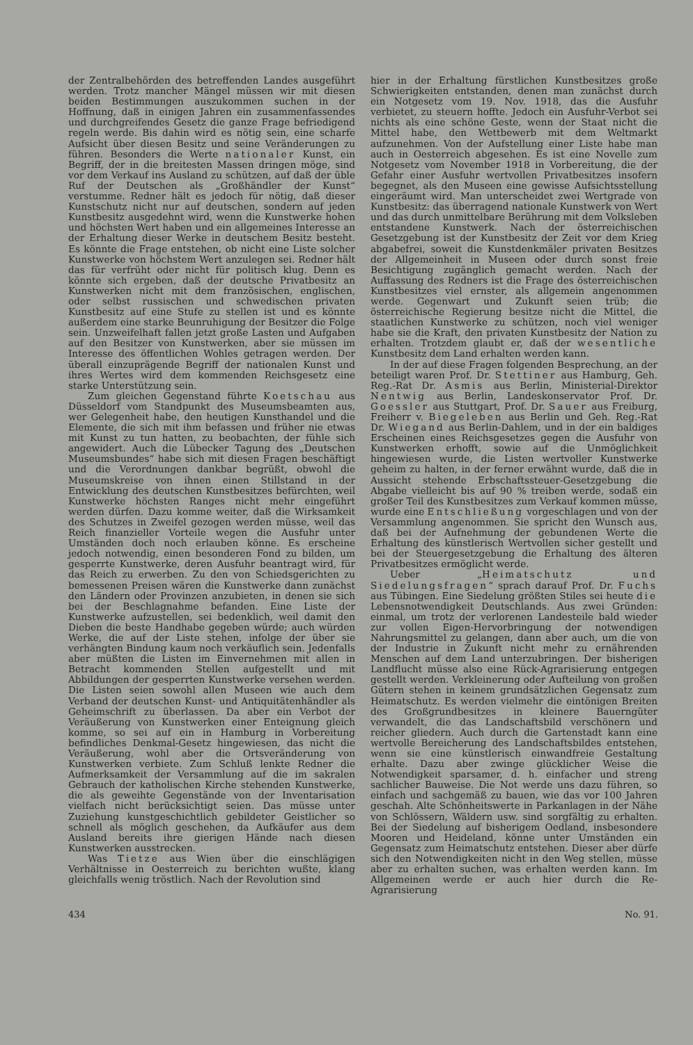der Zentralbehörden des betreffenden Landes ausgeführt werden. Trotz mancher Mängel müssen wir mit diesen beiden Bestimmungen auszukommen suchen in der Hoffnung, daß in einigen Jahren ein zusammenfassendes und durchgreifendes Gesetz die ganze Frage befriedigend regeln werde. Bis dahin wird es nötig sein, eine scharfe Aufsicht über diesen Besitz und seine Veränderungen zu führen. Besonders die Werte nationaler Kunst, ein Begriff, der in die breitesten Massen dringen möge, sind vor dem Verkauf ins Ausland zu schützen, auf daß der üble Ruf der Deutschen als „Großhändler der Kunst“ verstumme. Redner hält es jedoch für nötig, daß dieser Kunstschutz nicht nur auf deutschen, sondern auf jeden Kunstbesitz ausgedehnt wird, wenn die Kunstwerke hohen und höchsten Wert haben und ein allgemeines Interesse an der Erhaltung dieser Werke in deutschem Besitz besteht. Es könnte die Frage entstehen, ob nicht eine Liste solcher Kunstwerke von höchstem Wert anzulegen sei. Redner hält das für verfrüht oder nicht für politisch klug. Denn es könnte sich ergeben, daß der deutsche Privatbesitz an Kunstwerken nicht mit dem französischen, englischen, oder selbst russischen und schwedischen privaten Kunstbesitz auf eine Stufe zu stellen ist und es könnte außerdem eine starke Beunruhigung der Besitzer die Folge sein. Unzweifelhaft fallen jetzt große Lasten und Aufgaben auf den Besitzer von Kunstwerken, aber sie müssen im Interesse des öffentlichen Wohles getragen werden. Der überall einzuprägende Begriff der nationalen Kunst und ihres Wertes wird dem kommenden Reichsgesetz eine starke Unterstützung sein.
Zum gleichen Gegenstand führte Koetschau aus Düsseldorf vom Standpunkt des Museumsbeamten aus, wer Gelegenheit habe, den heutigen Kunsthandel und die Elemente, die sich mit ihm befassen und früher nie etwas mit Kunst zu tun hatten, zu beobachten, der fühle sich angewidert. Auch die Lübecker Tagung des „Deutschen Museumsbundes“ habe sich mit diesen Fragen beschäftigt und die Verordnungen dankbar begrüßt, obwohl die Museumskreise von ihnen einen Stillstand in der Entwicklung des deutschen Kunstbesitzes befürchten, weil Kunstwerke höchsten Ranges nicht mehr eingeführt werden dürfen. Dazu komme weiter, daß die Wirksamkeit des Schutzes in Zweifel gezogen werden müsse, weil das Reich finanzieller Vorteile wegen die Ausfuhr unter Umständen doch noch erlauben könne. Es erscheine jedoch notwendig, einen besonderen Fond zu bilden, um gesperrte Kunstwerke, deren Ausfuhr beantragt wird, für das Reich zu erwerben. Zu den von Schiedsgerichten zu bemessenen Preisen wären die Kunstwerke dann zunächst den Ländern oder Provinzen anzubieten, in denen sie sich bei der Beschlagnahme befanden. Eine Liste der Kunstwerke aufzustellen, sei bedenklich, weil damit den Dieben die beste Handhabe gegeben würde; auch würden Werke, die auf der Liste stehen, infolge der über sie verhängten Bindung kaum noch verkäuflich sein. Jedenfalls aber müßten die Listen im Einvernehmen mit allen in Betracht kommenden Stellen aufgestellt und mit Abbildungen der gesperrten Kunstwerke versehen werden. Die Listen seien sowohl allen Museen wie auch dem Verband der deutschen Kunst- und Antiquitätenhändler als Geheimschrift zu überlassen. Da aber ein Verbot der Veräußerung von Kunstwerken einer Enteignung gleich komme, so sei auf ein in Hamburg in Vorbereitung befindliches Denkmal-Gesetz hingewiesen, das nicht die Veräußerung, wohl aber die Ortsveränderung von Kunstwerken verbiete. Zum Schluß lenkte Redner die Aufmerksamkeit der Versammlung auf die im sakralen Gebrauch der katholischen Kirche stehenden Kunstwerke, die als geweihte Gegenstände von der Inventarisation vielfach nicht berücksichtigt seien. Das müsse unter Zuziehung kunstgeschichtlich gebildeter Geistlicher so schnell als möglich geschehen, da Aufkäufer aus dem Ausland bereits ihre gierigen Hände nach diesen Kunstwerken ausstrecken.
Was Tietze aus Wien über die einschlägigen Verhältnisse in Oesterreich zu berichten wußte, klang gleichfalls wenig tröstlich. Nach der Revolution sind
hier in der Erhaltung fürstlichen Kunstbesitzes große Schwierigkeiten entstanden, denen man zunächst durch ein Notgesetz vom 19. Nov. 1918, das die Ausfuhr verbietet, zu steuern hoffte. Jedoch ein Ausfuhr-Verbot sei nichts als eine schöne Geste, wenn der Staat nicht die Mittel habe, den Wettbewerb mit dem Weltmarkt aufzunehmen. Von der Aufstellung einer Liste habe man auch in Oesterreich abgesehen. Es ist eine Novelle zum Notgesetz vom November 1918 in Vorbereitung, die der Gefahr einer Ausfuhr wertvollen Privatbesitzes insofern begegnet, als den Museen eine gewisse Aufsichtsstellung eingeräumt wird. Man unterscheidet zwei Wertgrade von Kunstbesitz: das überragend nationale Kunstwerk von Wert und das durch unmittelbare Berührung mit dem Volksleben entstandene Kunstwerk. Nach der österreichischen Gesetzgebung ist der Kunstbesitz der Zeit vor dem Krieg abgabefrei, soweit die Kunstdenkmäler privaten Besitzes der Allgemeinheit in Museen oder durch sonst freie Besichtigung zugänglich gemacht werden. Nach der Auffassung des Redners ist die Frage des österreichischen Kunstbesitzes viel ernster, als allgemein angenommen werde. Gegenwart und Zukunft seien trüb; die österreichische Regierung besitze nicht die Mittel, die staatlichen Kunstwerke zu schützen, noch viel weniger habe sie die Kraft, den privaten Kunstbesitz der Nation zu erhalten. Trotzdem glaubt er, daß der wesentliche Kunstbesitz dem Land erhalten werden kann.
In der auf diese Fragen folgenden Besprechung, an der beteiligt waren Prof. Dr. Stettiner aus Hamburg, Geh. Reg.-Rat Dr. Asmis aus Berlin, Ministerial-Direktor Nentwig aus Berlin, Landeskonservator Prof. Dr. Goessler aus Stuttgart, Prof. Dr. Sauer aus Freiburg, Freiherr v. Biegeleben aus Berlin und Geh. Reg.-Rat Dr. Wiegand aus Berlin-Dahlem, und in der ein baldiges Erscheinen eines Reichsgesetzes gegen die Ausfuhr von Kunstwerken erhofft, sowie auf die Unmöglichkeit hingewiesen wurde, die Listen wertvoller Kunstwerke geheim zu halten, in der ferner erwähnt wurde, daß die in Aussicht stehende Erbschaftssteuer-Gesetzgebung die Abgabe vielleicht bis auf 90 % treiben werde, sodaß ein großer Teil des Kunstbesitzes zum Verkauf kommen müsse, wurde eine Entschließung vorgeschlagen und von der Versammlung angenommen. Sie spricht den Wunsch aus, daß bei der Aufnehmung der gebundenen Werte die Erhaltung des künstlerisch Wertvollen sicher gestellt und bei der Steuergesetzgebung die Erhaltung des älteren Privatbesitzes ermöglicht werde.
Ueber „Heimatschutz und Siedelungsfragen“ sprach darauf Prof. Dr. Fuchs aus Tübingen. Eine Siedelung größten Stiles sei heute die Lebensnotwendigkeit Deutschlands. Aus zwei Gründen: einmal, um trotz der verlorenen Landesteile bald wieder zur vollen Eigen-Hervorbringung der notwendigen Nahrungsmittel zu gelangen, dann aber auch, um die von der Industrie in Zukunft nicht mehr zu ernährenden Menschen auf dem Land unterzubringen. Der bisherigen Landflucht müsse also eine Rück-Agrarisierung entgegen gestellt werden. Verkleinerung oder Aufteilung von großen Gütern stehen in keinem grundsätzlichen Gegensatz zum Heimatschutz. Es werden vielmehr die eintönigen Breiten des Großgrundbesitzes in kleinere Bauerngüter verwandelt, die das Landschaftsbild verschönern und reicher gliedern. Auch durch die Gartenstadt kann eine wertvolle Bereicherung des Landschaftsbildes entstehen, wenn sie eine künstlerisch einwandfreie Gestaltung erhalte. Dazu aber zwinge glücklicher Weise die Notwendigkeit sparsamer, d. h. einfacher und streng sachlicher Bauweise. Die Not werde uns dazu führen, so einfach und sachgemäß zu bauen, wie das vor 100 Jahren geschah. Alte Schönheitswerte in Parkanlagen in der Nähe von Schlössern, Wäldern usw. sind sorgfältig zu erhalten. Bei der Siedelung auf bisherigem Oedland, insbesondere Mooren und Heideland, könne unter Umständen ein Gegensatz zum Heimatschutz entstehen. Dieser aber dürfe sich den Notwendigkeiten nicht in den Weg stellen, müsse aber zu erhalten suchen, was erhalten werden kann. Im Allgemeinen werde er auch hier durch die Re-Agrarisierung
434 No. 91.